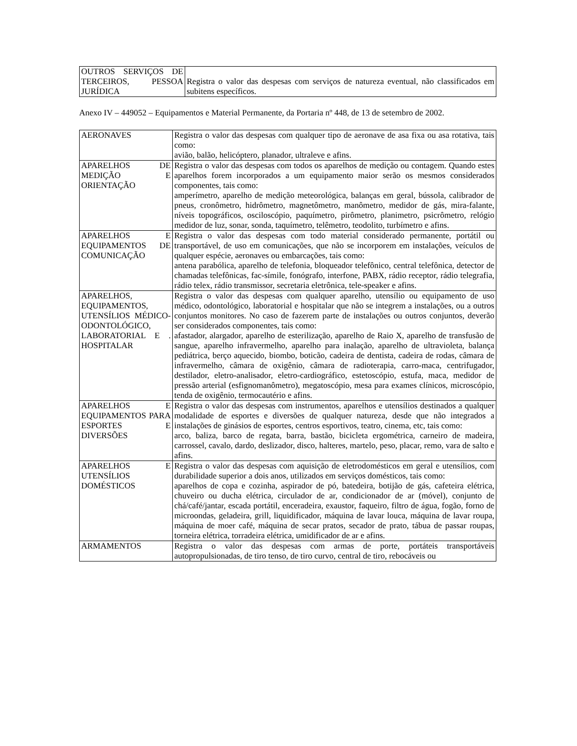| OUTROS SERVIÇOS DE TERCEIROS, PESSOA JURÍDICA | Registra o valor das despesas com serviços de natureza eventual, não classificados em subitens específicos. |
Anexo IV – 449052 – Equipamentos e Material Permanente, da Portaria nº 448, de 13 de setembro de 2002.
| AERONAVES | Registra o valor das despesas com qualquer tipo de aeronave de asa fixa ou asa rotativa, tais como: avião, balão, helicóptero, planador, ultraleve e afins. |
| APARELHOS DE MEDIÇÃO E ORIENTAÇÃO | Registra o valor das despesas com todos os aparelhos de medição ou contagem. Quando estes aparelhos forem incorporados a um equipamento maior serão os mesmos considerados componentes, tais como: amperímetro, aparelho de medição meteorológica, balanças em geral, bússola, calibrador de pneus, cronômetro, hidrômetro, magnetômetro, manômetro, medidor de gás, mira-falante, níveis topográficos, osciloscópio, paquímetro, pirômetro, planimetro, psicrômetro, relógio medidor de luz, sonar, sonda, taquímetro, telêmetro, teodolito, turbímetro e afins. |
| APARELHOS E EQUIPAMENTOS DE COMUNICAÇÃO | Registra o valor das despesas com todo material considerado permanente, portátil ou transportável, de uso em comunicações, que não se incorporem em instalações, veículos de qualquer espécie, aeronaves ou embarcações, tais como: antena parabólica, aparelho de telefonia, bloqueador telefônico, central telefônica, detector de chamadas telefônicas, fac-símile, fonógrafo, interfone, PABX, rádio receptor, rádio telegrafia, rádio telex, rádio transmissor, secretaria eletrônica, tele-speaker e afins. |
| APARELHOS, EQUIPAMENTOS, UTENSÍLIOS MÉDICO-ODONTOLÓGICO, LABORATORIAL E . HOSPITALAR | Registra o valor das despesas com qualquer aparelho, utensílio ou equipamento de uso médico, odontológico, laboratorial e hospitalar que não se integrem a instalações, ou a outros conjuntos monitores. No caso de fazerem parte de instalações ou outros conjuntos, deverão ser considerados componentes, tais como: afastador, alargador, aparelho de esterilização, aparelho de Raio X, aparelho de transfusão de sangue, aparelho infravermelho, aparelho para inalação, aparelho de ultravioleta, balança pediátrica, berço aquecido, biombo, boticão, cadeira de dentista, cadeira de rodas, câmara de infravermelho, câmara de oxigênio, câmara de radioterapia, carro-maca, centrifugador, destilador, eletro-analisador, eletro-cardiográfico, estetoscópio, estufa, maca, medidor de pressão arterial (esfignomanômetro), megatoscópio, mesa para exames clínicos, microscópio, tenda de oxigênio, termocautério e afins. |
| APARELHOS E EQUIPAMENTOS PARA ESPORTES E DIVERSÕES | Registra o valor das despesas com instrumentos, aparelhos e utensílios destinados a qualquer modalidade de esportes e diversões de qualquer natureza, desde que não integrados a instalações de ginásios de esportes, centros esportivos, teatro, cinema, etc, tais como: arco, baliza, barco de regata, barra, bastão, bicicleta ergométrica, carneiro de madeira, carrossel, cavalo, dardo, deslizador, disco, halteres, martelo, peso, placar, remo, vara de salto e afins. |
| APARELHOS E UTENSÍLIOS DOMÉSTICOS | Registra o valor das despesas com aquisição de eletrodomésticos em geral e utensílios, com durabilidade superior a dois anos, utilizados em serviços domésticos, tais como: aparelhos de copa e cozinha, aspirador de pó, batedeira, botijão de gás, cafeteira elétrica, chuveiro ou ducha elétrica, circulador de ar, condicionador de ar (móvel), conjunto de chá/café/jantar, escada portátil, enceradeira, exaustor, faqueiro, filtro de água, fogão, forno de microondas, geladeira, grill, liquidificador, máquina de lavar louca, máquina de lavar roupa, máquina de moer café, máquina de secar pratos, secador de prato, tábua de passar roupas, torneira elétrica, torradeira elétrica, umidificador de ar e afins. |
| ARMAMENTOS | Registra o valor das despesas com armas de porte, portáteis transportáveis autopropulsionadas, de tiro tenso, de tiro curvo, central de tiro, rebocáveis ou |